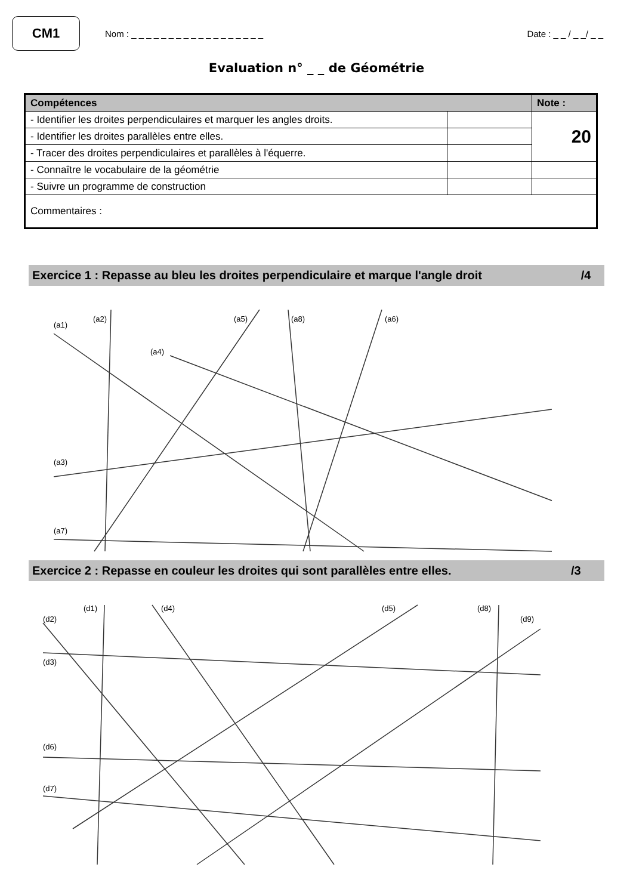CM1
Nom : _ _ _ _ _ _ _ _ _ _ _ _ _ _ _ _ _ _
Date : _ _ / _ _/ _ _
Evaluation n° _ _ de Géométrie
| Compétences | | Note : |
| --- | --- | --- |
| - Identifier les droites perpendiculaires et marquer les angles droits. | | 20 |
| - Identifier les droites parallèles entre elles. | | |
| - Tracer des droites perpendiculaires et parallèles à l'équerre. | | |
| - Connaître le vocabulaire de la géométrie | | |
| - Suivre un programme de construction | | |
| Commentaires : | | |
Exercice 1 : Repasse au bleu les droites perpendiculaire et marque l'angle droit /4
(a1)
(a2)
(a5)
(a8)
(a6)
(a4)
(a3)
(a7)
Exercice 2 : Repasse en couleur les droites qui sont parallèles entre elles. /3
(d2)
(d1)
(d4)
(d5)
(d8)
(d9)
(d3)
(d6)
(d7)